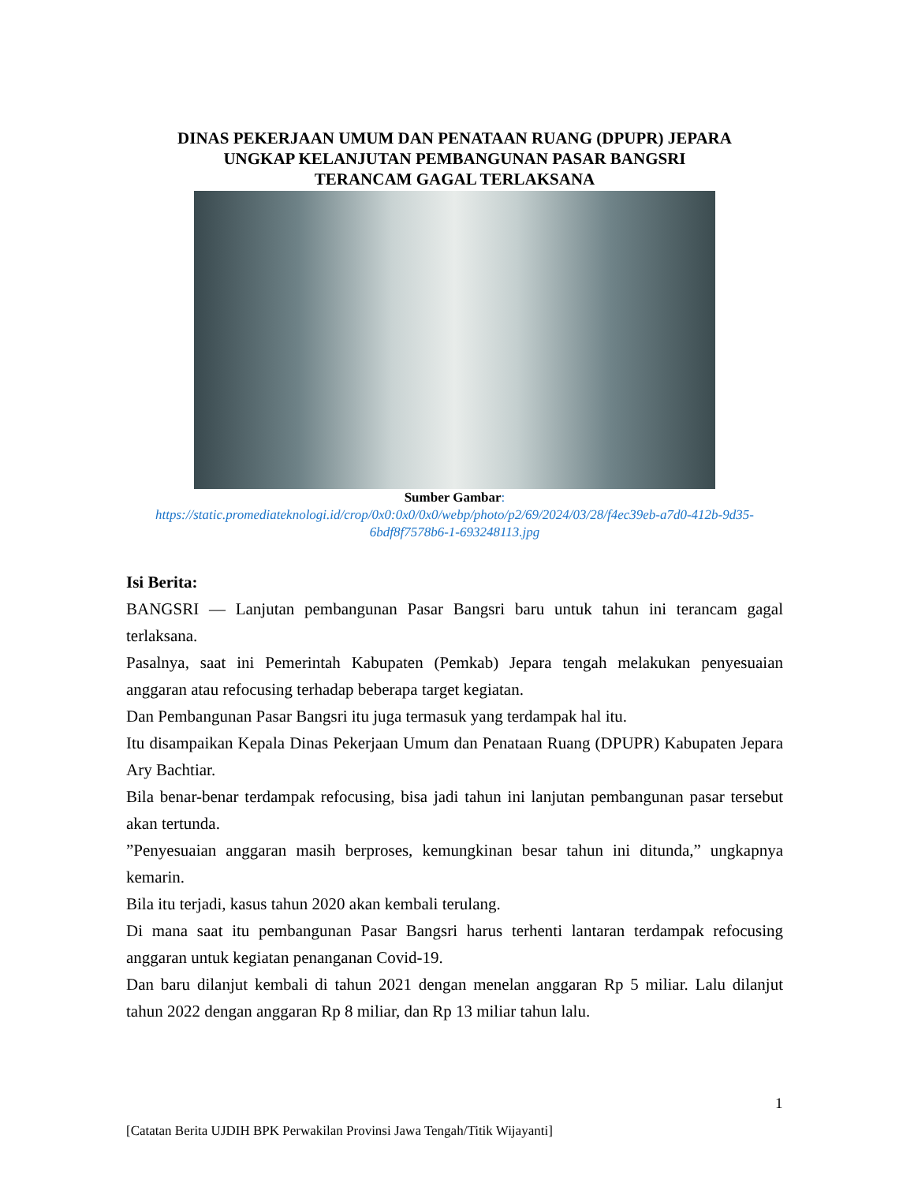DINAS PEKERJAAN UMUM DAN PENATAAN RUANG (DPUPR) JEPARA
UNGKAP KELANJUTAN PEMBANGUNAN PASAR BANGSRI
TERANCAM GAGAL TERLAKSANA
Sumber Gambar:
https://static.promediateknologi.id/crop/0x0:0x0/0x0/webp/photo/p2/69/2024/03/28/f4ec39eb-a7d0-412b-9d35-6bdf8f7578b6-1-693248113.jpg
Isi Berita:
BANGSRI — Lanjutan pembangunan Pasar Bangsri baru untuk tahun ini terancam gagal terlaksana.
Pasalnya, saat ini Pemerintah Kabupaten (Pemkab) Jepara tengah melakukan penyesuaian anggaran atau refocusing terhadap beberapa target kegiatan.
Dan Pembangunan Pasar Bangsri itu juga termasuk yang terdampak hal itu.
Itu disampaikan Kepala Dinas Pekerjaan Umum dan Penataan Ruang (DPUPR) Kabupaten Jepara Ary Bachtiar.
Bila benar-benar terdampak refocusing, bisa jadi tahun ini lanjutan pembangunan pasar tersebut akan tertunda.
”Penyesuaian anggaran masih berproses, kemungkinan besar tahun ini ditunda,” ungkapnya kemarin.
Bila itu terjadi, kasus tahun 2020 akan kembali terulang.
Di mana saat itu pembangunan Pasar Bangsri harus terhenti lantaran terdampak refocusing anggaran untuk kegiatan penanganan Covid-19.
Dan baru dilanjut kembali di tahun 2021 dengan menelan anggaran Rp 5 miliar. Lalu dilanjut tahun 2022 dengan anggaran Rp 8 miliar, dan Rp 13 miliar tahun lalu.
1
[Catatan Berita UJDIH BPK Perwakilan Provinsi Jawa Tengah/Titik Wijayanti]